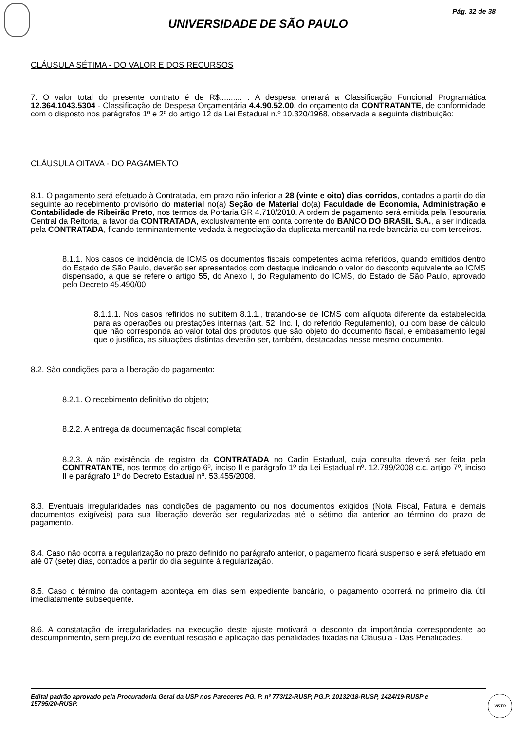Pág. 32 de 38
UNIVERSIDADE DE SÃO PAULO
CLÁUSULA SÉTIMA - DO VALOR E DOS RECURSOS
7. O valor total do presente contrato é de R$.......... . A despesa onerará a Classificação Funcional Programática 12.364.1043.5304 - Classificação de Despesa Orçamentária 4.4.90.52.00, do orçamento da CONTRATANTE, de conformidade com o disposto nos parágrafos 1º e 2º do artigo 12 da Lei Estadual n.º 10.320/1968, observada a seguinte distribuição:
CLÁUSULA OITAVA - DO PAGAMENTO
8.1. O pagamento será efetuado à Contratada, em prazo não inferior a 28 (vinte e oito) dias corridos, contados a partir do dia seguinte ao recebimento provisório do material no(a) Seção de Material do(a) Faculdade de Economia, Administração e Contabilidade de Ribeirão Preto, nos termos da Portaria GR 4.710/2010. A ordem de pagamento será emitida pela Tesouraria Central da Reitoria, a favor da CONTRATADA, exclusivamente em conta corrente do BANCO DO BRASIL S.A., a ser indicada pela CONTRATADA, ficando terminantemente vedada à negociação da duplicata mercantil na rede bancária ou com terceiros.
8.1.1. Nos casos de incidência de ICMS os documentos fiscais competentes acima referidos, quando emitidos dentro do Estado de São Paulo, deverão ser apresentados com destaque indicando o valor do desconto equivalente ao ICMS dispensado, a que se refere o artigo 55, do Anexo I, do Regulamento do ICMS, do Estado de São Paulo, aprovado pelo Decreto 45.490/00.
8.1.1.1. Nos casos refiridos no subitem 8.1.1., tratando-se de ICMS com alíquota diferente da estabelecida para as operações ou prestações internas (art. 52, Inc. I, do referido Regulamento), ou com base de cálculo que não corresponda ao valor total dos produtos que são objeto do documento fiscal, e embasamento legal que o justifica, as situações distintas deverão ser, também, destacadas nesse mesmo documento.
8.2. São condições para a liberação do pagamento:
8.2.1. O recebimento definitivo do objeto;
8.2.2. A entrega da documentação fiscal completa;
8.2.3. A não existência de registro da CONTRATADA no Cadin Estadual, cuja consulta deverá ser feita pela CONTRATANTE, nos termos do artigo 6º, inciso II e parágrafo 1º da Lei Estadual nº. 12.799/2008 c.c. artigo 7º, inciso II e parágrafo 1º do Decreto Estadual nº. 53.455/2008.
8.3. Eventuais irregularidades nas condições de pagamento ou nos documentos exigidos (Nota Fiscal, Fatura e demais documentos exigíveis) para sua liberação deverão ser regularizadas até o sétimo dia anterior ao término do prazo de pagamento.
8.4. Caso não ocorra a regularização no prazo definido no parágrafo anterior, o pagamento ficará suspenso e será efetuado em até 07 (sete) dias, contados a partir do dia seguinte à regularização.
8.5. Caso o término da contagem aconteça em dias sem expediente bancário, o pagamento ocorrerá no primeiro dia útil imediatamente subsequente.
8.6. A constatação de irregularidades na execução deste ajuste motivará o desconto da importância correspondente ao descumprimento, sem prejuízo de eventual rescisão e aplicação das penalidades fixadas na Cláusula - Das Penalidades.
Edital padrão aprovado pela Procuradoria Geral da USP nos Pareceres PG. P. nº 773/12-RUSP, PG.P. 10132/18-RUSP, 1424/19-RUSP e 15795/20-RUSP.
VISTO